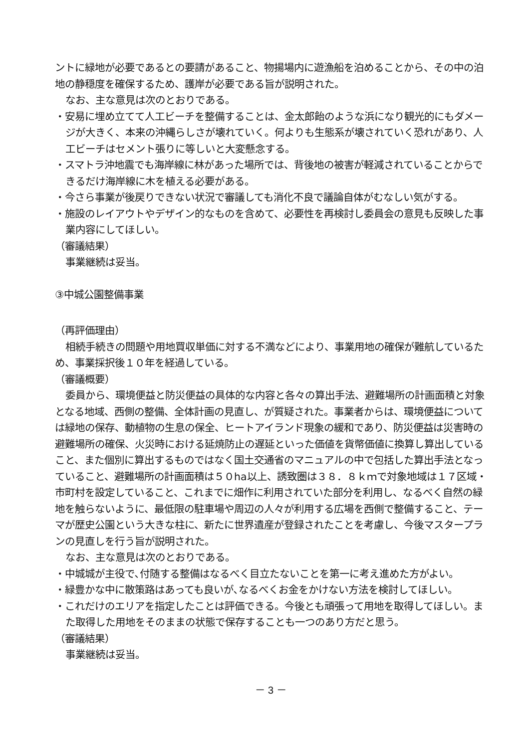ントに緑地が必要であるとの要請があること、物揚場内に遊漁船を泊めることから、その中の泊地の静穏度を確保するため、護岸が必要である旨が説明された。
なお、主な意見は次のとおりである。
・安易に埋め立てて人工ビーチを整備することは、金太郎飴のような浜になり観光的にもダメージが大きく、本来の沖縄らしさが壊れていく。何よりも生態系が壊されていく恐れがあり、人工ビーチはセメント張りに等しいと大変懸念する。
・スマトラ沖地震でも海岸線に林があった場所では、背後地の被害が軽減されていることからできるだけ海岸線に木を植える必要がある。
・今さら事業が後戻りできない状況で審議しても消化不良で議論自体がむなしい気がする。
・施設のレイアウトやデザイン的なものを含めて、必要性を再検討し委員会の意見も反映した事業内容にしてほしい。
（審議結果）
事業継続は妥当。
③中城公園整備事業
（再評価理由）
相続手続きの問題や用地買収単価に対する不満などにより、事業用地の確保が難航しているため、事業採択後１０年を経過している。
（審議概要）
委員から、環境便益と防災便益の具体的な内容と各々の算出手法、避難場所の計画面積と対象となる地域、西側の整備、全体計画の見直し、が質疑された。事業者からは、環境便益については緑地の保存、動植物の生息の保全、ヒートアイランド現象の緩和であり、防災便益は災害時の避難場所の確保、火災時における延焼防止の遅延といった価値を貨幣価値に換算し算出していること、また個別に算出するものではなく国土交通省のマニュアルの中で包括した算出手法となっていること、避難場所の計画面積は５０ha以上、誘致圏は３８．８ｋｍで対象地域は１７区域・市町村を設定していること、これまでに畑作に利用されていた部分を利用し、なるべく自然の緑地を触らないように、最低限の駐車場や周辺の人々が利用する広場を西側で整備すること、テーマが歴史公園という大きな柱に、新たに世界遺産が登録されたことを考慮し、今後マスタープランの見直しを行う旨が説明された。
なお、主な意見は次のとおりである。
・中城城が主役で､付随する整備はなるべく目立たないことを第一に考え進めた方がよい。
・緑豊かな中に散策路はあっても良いが､なるべくお金をかけない方法を検討してほしい。
・これだけのエリアを指定したことは評価できる。今後とも頑張って用地を取得してほしい。また取得した用地をそのままの状態で保存することも一つのあり方だと思う。
（審議結果）
事業継続は妥当。
－ 3 －